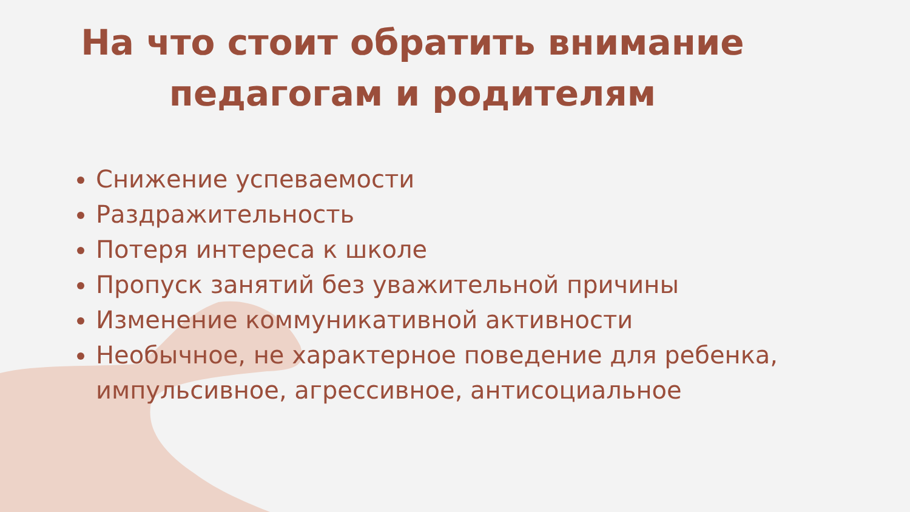На что стоит обратить внимание
педагогам и родителям
Снижение успеваемости
Раздражительность
Потеря интереса к школе
Пропуск занятий без уважительной причины
Изменение коммуникативной активности
Необычное, не характерное поведение для ребенка, импульсивное, агрессивное, антисоциальное